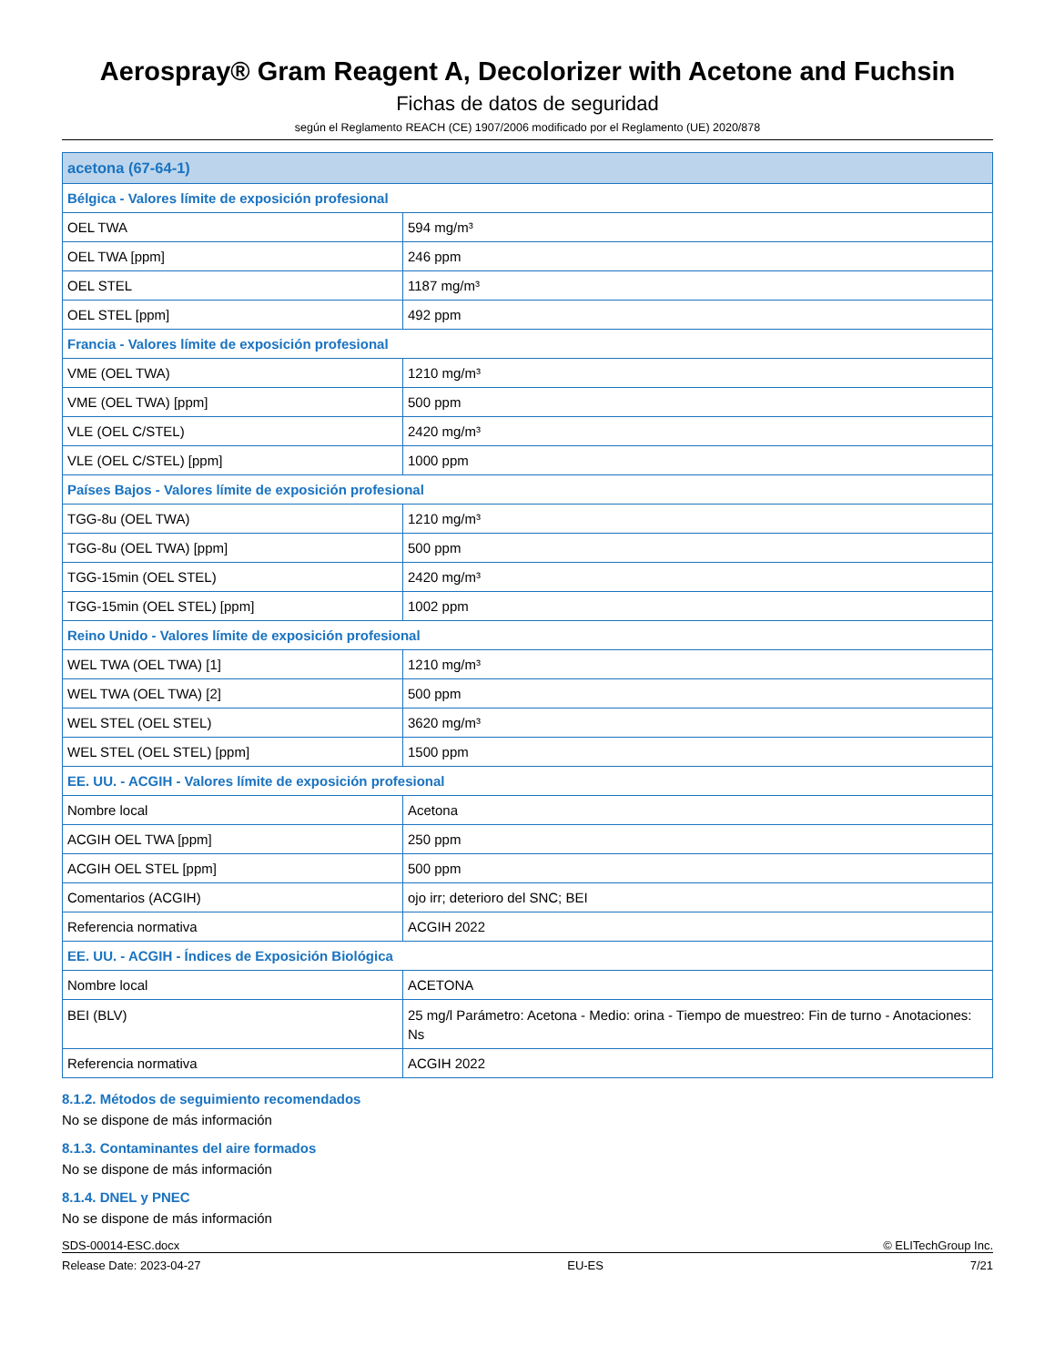Aerospray® Gram Reagent A, Decolorizer with Acetone and Fuchsin
Fichas de datos de seguridad
según el Reglamento REACH (CE) 1907/2006 modificado por el Reglamento (UE) 2020/878
| acetona (67-64-1) | |
| Bélgica - Valores límite de exposición profesional | |
| OEL TWA | 594 mg/m³ |
| OEL TWA [ppm] | 246 ppm |
| OEL STEL | 1187 mg/m³ |
| OEL STEL [ppm] | 492 ppm |
| Francia - Valores límite de exposición profesional | |
| VME (OEL TWA) | 1210 mg/m³ |
| VME (OEL TWA) [ppm] | 500 ppm |
| VLE (OEL C/STEL) | 2420 mg/m³ |
| VLE (OEL C/STEL) [ppm] | 1000 ppm |
| Países Bajos - Valores límite de exposición profesional | |
| TGG-8u (OEL TWA) | 1210 mg/m³ |
| TGG-8u (OEL TWA) [ppm] | 500 ppm |
| TGG-15min (OEL STEL) | 2420 mg/m³ |
| TGG-15min (OEL STEL) [ppm] | 1002 ppm |
| Reino Unido - Valores límite de exposición profesional | |
| WEL TWA (OEL TWA) [1] | 1210 mg/m³ |
| WEL TWA (OEL TWA) [2] | 500 ppm |
| WEL STEL (OEL STEL) | 3620 mg/m³ |
| WEL STEL (OEL STEL) [ppm] | 1500 ppm |
| EE. UU. - ACGIH - Valores límite de exposición profesional | |
| Nombre local | Acetona |
| ACGIH OEL TWA [ppm] | 250 ppm |
| ACGIH OEL STEL [ppm] | 500 ppm |
| Comentarios (ACGIH) | ojo irr; deterioro del SNC; BEI |
| Referencia normativa | ACGIH 2022 |
| EE. UU. - ACGIH - Índices de Exposición Biológica | |
| Nombre local | ACETONA |
| BEI (BLV) | 25 mg/l Parámetro: Acetona - Medio: orina - Tiempo de muestreo: Fin de turno - Anotaciones: Ns |
| Referencia normativa | ACGIH 2022 |
8.1.2. Métodos de seguimiento recomendados
No se dispone de más información
8.1.3. Contaminantes del aire formados
No se dispone de más información
8.1.4. DNEL y PNEC
No se dispone de más información
SDS-00014-ESC.docx © ELITechGroup Inc.
Release Date: 2023-04-27 EU-ES 7/21